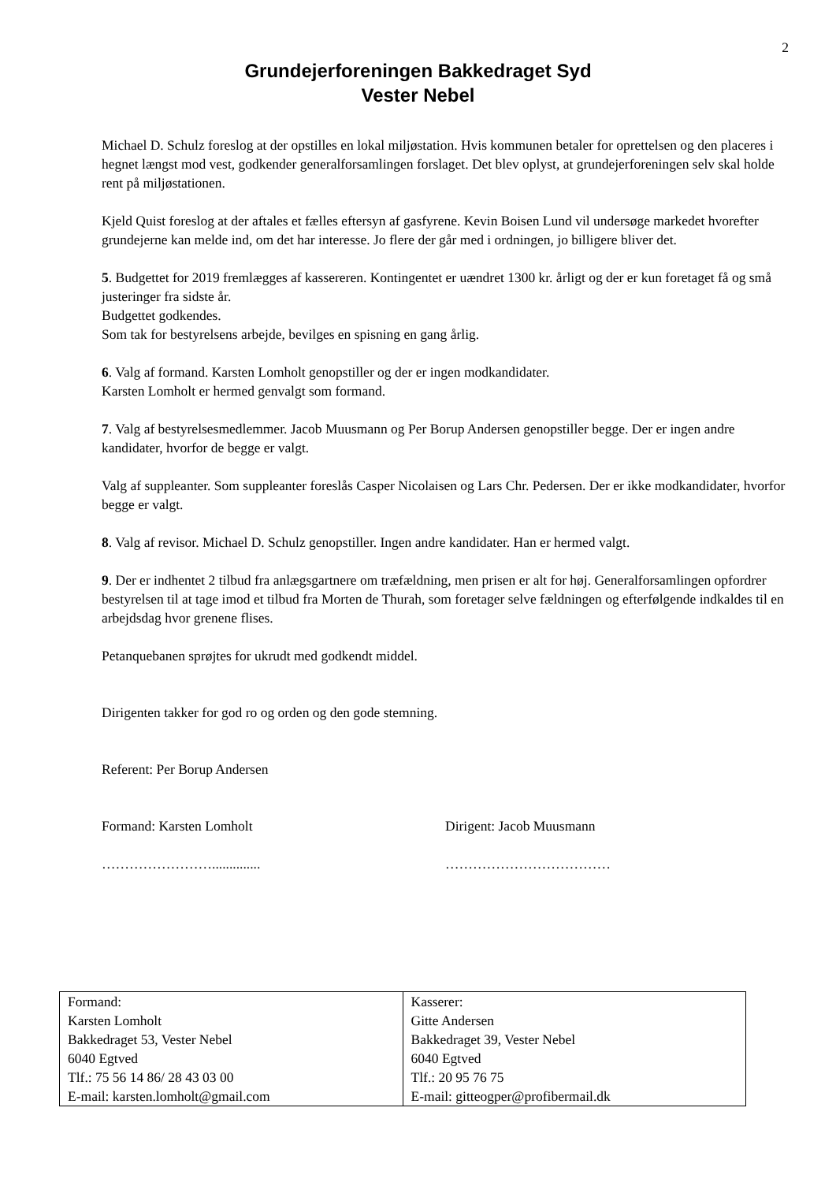2
Grundejerforeningen Bakkedraget Syd
Vester Nebel
Michael D. Schulz foreslog at der opstilles en lokal miljøstation. Hvis kommunen betaler for oprettelsen og den placeres i hegnet længst mod vest, godkender generalforsamlingen forslaget. Det blev oplyst, at grundejerforeningen selv skal holde rent på miljøstationen.
Kjeld Quist foreslog at der aftales et fælles eftersyn af gasfyrene. Kevin Boisen Lund vil undersøge markedet hvorefter grundejerne kan melde ind, om det har interesse. Jo flere der går med i ordningen, jo billigere bliver det.
5. Budgettet for 2019 fremlægges af kassereren. Kontingentet er uændret 1300 kr. årligt og der er kun foretaget få og små justeringer fra sidste år.
Budgettet godkendes.
Som tak for bestyrelsens arbejde, bevilges en spisning en gang årlig.
6. Valg af formand. Karsten Lomholt genopstiller og der er ingen modkandidater.
Karsten Lomholt er hermed genvalgt som formand.
7. Valg af bestyrelsesmedlemmer. Jacob Muusmann og Per Borup Andersen genopstiller begge. Der er ingen andre kandidater, hvorfor de begge er valgt.
Valg af suppleanter. Som suppleanter foreslås Casper Nicolaisen og Lars Chr. Pedersen. Der er ikke modkandidater, hvorfor begge er valgt.
8. Valg af revisor. Michael D. Schulz genopstiller. Ingen andre kandidater. Han er hermed valgt.
9. Der er indhentet 2 tilbud fra anlægsgartnere om træfældning, men prisen er alt for høj. Generalforsamlingen opfordrer bestyrelsen til at tage imod et tilbud fra Morten de Thurah, som foretager selve fældningen og efterfølgende indkaldes til en arbejdsdag hvor grenene flises.
Petanquebanen sprøjtes for ukrudt med godkendt middel.
Dirigenten takker for god ro og orden og den gode stemning.
Referent: Per Borup Andersen
Formand: Karsten Lomholt Dirigent: Jacob Muusmann
…………………….............. ………………………………
| Formand: Karsten Lomholt Bakkedraget 53, Vester Nebel 6040 Egtved Tlf.: 75 56 14 86/ 28 43 03 00 E-mail: karsten.lomholt@gmail.com | Kasserer: Gitte Andersen Bakkedraget 39, Vester Nebel 6040 Egtved Tlf.: 20 95 76 75 E-mail: gitteogper@profibermail.dk |